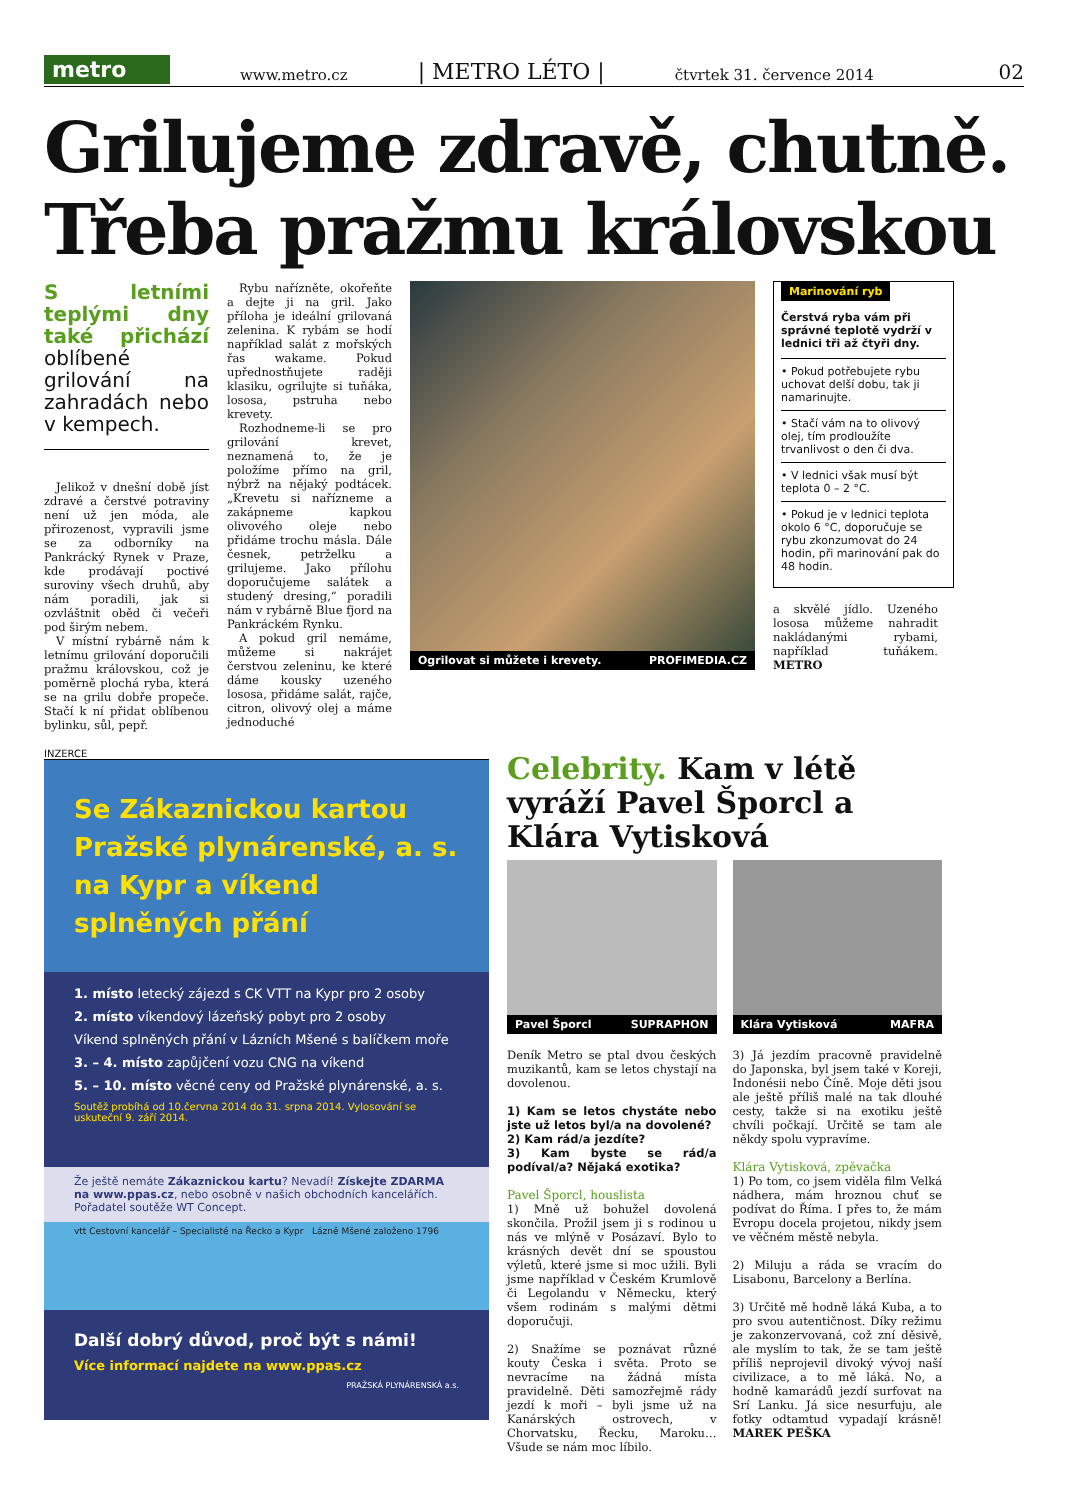metro
www.metro.cz | METRO LÉTO | čtvrtek 31. července 2014 02
Grilujeme zdravě, chutně. Třeba pražmu královskou
S letními teplými dny také přichází oblíbené grilování na zahradách nebo v kempech.
Jelikož v dnešní době jíst zdravé a čerstvé potraviny není už jen móda, ale přirozenost, vypravili jsme se za odborníky na Pankrácký Rynek v Praze, kde prodávají poctivé suroviny všech druhů, aby nám poradili, jak si ozvláštnit oběd či večeři pod širým nebem.
V místní rybárně nám k letnímu grilování doporučili pražmu královskou, což je poměrně plochá ryba, která se na grilu dobře propeče. Stačí k ní přidat oblíbenou bylinku, sůl, pepř.
Rybu nařízněte, okořeňte a dejte ji na gril. Jako příloha je ideální grilovaná zelenina. K rybám se hodí například salát z mořských řas wakame. Pokud upřednostňujete raději klasiku, ogrilujte si tuňáka, lososa, pstruha nebo krevety.
Rozhodneme-li se pro grilování krevet, neznamená to, že je položíme přímo na gril, nýbrž na nějaký podtácek. „Krevetu si nařízneme a zakápneme kapkou olivového oleje nebo přidáme trochu másla. Dále česnek, petrželku a grilujeme. Jako přílohu doporučujeme salátek a studený dresing,“ poradili nám v rybárně Blue fjord na Pankráckém Rynku.
A pokud gril nemáme, můžeme si nakrájet čerstvou zeleninu, ke které dáme kousky uzeného lososa, přidáme salát, rajče, citron, olivový olej a máme jednoduché
Ogrilovat si můžete i krevety. PROFIMEDIA.CZ
Marinování ryb
Čerstvá ryba vám při správné teplotě vydrží v lednici tři až čtyři dny.
• Pokud potřebujete rybu uchovat delší dobu, tak ji namarinujte.
• Stačí vám na to olivový olej, tím prodloužíte trvanlivost o den či dva.
• V lednici však musí být teplota 0 – 2 °C.
• Pokud je v lednici teplota okolo 6 °C, doporučuje se rybu zkonzumovat do 24 hodin, při marinování pak do 48 hodin.
a skvělé jídlo. Uzeného lososa můžeme nahradit nakládanými rybami, například tuňákem. METRO
INZERCE
Se Zákaznickou kartou Pražské plynárenské, a. s. na Kypr a víkend splněných přání
1. místo letecký zájezd s CK VTT na Kypr pro 2 osoby
2. místo víkendový lázeňský pobyt pro 2 osoby
Víkend splněných přání v Lázních Mšené s balíčkem moře
3. – 4. místo zapůjčení vozu CNG na víkend
5. – 10. místo věcné ceny od Pražské plynárenské, a. s.
Soutěž probíhá od 10.června 2014 do 31. srpna 2014. Vylosování se uskuteční 9. září 2014.
Že ještě nemáte Zákaznickou kartu? Nevadí! Získejte ZDARMA na www.ppas.cz, nebo osobně v našich obchodních kancelářích. Pořadatel soutěže WT Concept.
vtt Cestovní kancelář – Specialisté na Řecko a Kypr Lázně Mšené založeno 1796
Další dobrý důvod, proč být s námi!
Více informací najdete na www.ppas.cz
PRAŽSKÁ PLYNÁRENSKÁ a.s.
Celebrity. Kam v létě vyráží Pavel Šporcl a Klára Vytisková
Pavel Šporcl SUPRAPHON Klára Vytisková MAFRA
Deník Metro se ptal dvou českých muzikantů, kam se letos chystají na dovolenou.
1) Kam se letos chystáte nebo jste už letos byl/a na dovolené?
2) Kam rád/a jezdíte?
3) Kam byste se rád/a podíval/a? Nějaká exotika?
Pavel Šporcl, houslista
1) Mně už bohužel dovolená skončila. Prožil jsem ji s rodinou u nás ve mlýně v Posázaví. Bylo to krásných devět dní se spoustou výletů, které jsme si moc užili. Byli jsme například v Českém Krumlově či Legolandu v Německu, který všem rodinám s malými dětmi doporučuji.
2) Snažíme se poznávat různé kouty Česka i světa. Proto se nevracíme na žádná místa pravidelně. Děti samozřejmě rády jezdí k moři – byli jsme už na Kanárských ostrovech, v Chorvatsku, Řecku, Maroku… Všude se nám moc líbilo.
3) Já jezdím pracovně pravidelně do Japonska, byl jsem také v Koreji, Indonésii nebo Číně. Moje děti jsou ale ještě příliš malé na tak dlouhé cesty, takže si na exotiku ještě chvíli počkají. Určitě se tam ale někdy spolu vypravíme.
Klára Vytisková, zpěvačka
1) Po tom, co jsem viděla film Velká nádhera, mám hroznou chuť se podívat do Říma. I přes to, že mám Evropu docela projetou, nikdy jsem ve věčném městě nebyla.
2) Miluju a ráda se vracím do Lisabonu, Barcelony a Berlína.
3) Určitě mě hodně láká Kuba, a to pro svou autentičnost. Díky režimu je zakonzervovaná, což zní děsivě, ale myslím to tak, že se tam ještě příliš neprojevil divoký vývoj naší civilizace, a to mě láká. No, a hodně kamarádů jezdí surfovat na Srí Lanku. Já sice nesurfuju, ale fotky odtamtud vypadají krásně! MAREK PEŠKA